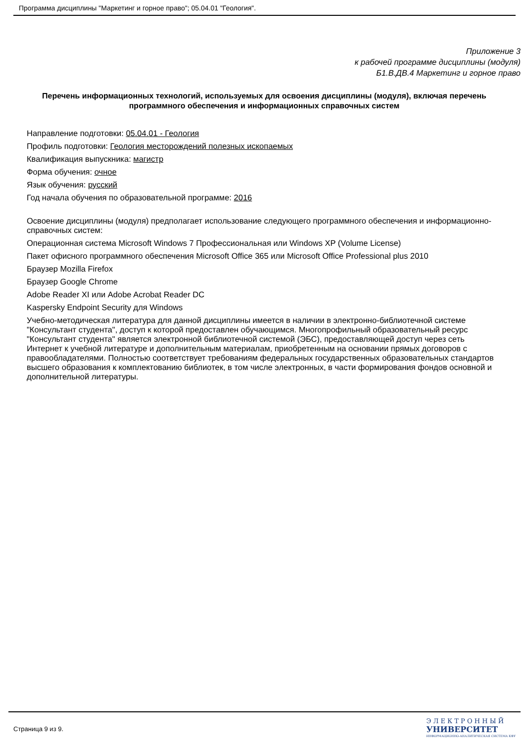Программа дисциплины "Маркетинг и горное право"; 05.04.01 "Геология".
Приложение 3
к рабочей программе дисциплины (модуля)
Б1.В.ДВ.4 Маркетинг и горное право
Перечень информационных технологий, используемых для освоения дисциплины (модуля), включая перечень программного обеспечения и информационных справочных систем
Направление подготовки: 05.04.01 - Геология
Профиль подготовки: Геология месторождений полезных ископаемых
Квалификация выпускника: магистр
Форма обучения: очное
Язык обучения: русский
Год начала обучения по образовательной программе: 2016
Освоение дисциплины (модуля) предполагает использование следующего программного обеспечения и информационно-справочных систем:
Операционная система Microsoft Windows 7 Профессиональная или Windows XP (Volume License)
Пакет офисного программного обеспечения Microsoft Office 365 или Microsoft Office Professional plus 2010
Браузер Mozilla Firefox
Браузер Google Chrome
Adobe Reader XI или Adobe Acrobat Reader DC
Kaspersky Endpoint Security для Windows
Учебно-методическая литература для данной дисциплины имеется в наличии в электронно-библиотечной системе "Консультант студента", доступ к которой предоставлен обучающимся. Многопрофильный образовательный ресурс "Консультант студента" является электронной библиотечной системой (ЭБС), предоставляющей доступ через сеть Интернет к учебной литературе и дополнительным материалам, приобретенным на основании прямых договоров с правообладателями. Полностью соответствует требованиям федеральных государственных образовательных стандартов высшего образования к комплектованию библиотек, в том числе электронных, в части формирования фондов основной и дополнительной литературы.
Страница 9 из 9.
Э Л Е К Т Р О Н Н Ы Й
УНИВЕРСИТЕТ
ИНФОРМАЦИОННО-АНАЛИТИЧЕСКАЯ СИСТЕМА КФУ